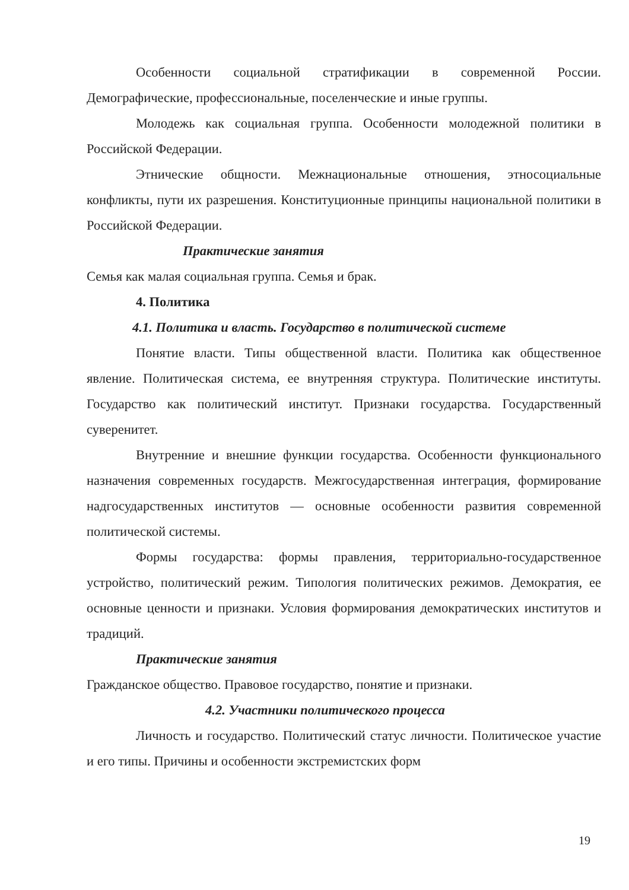Особенности социальной стратификации в современной России. Демографические, профессиональные, поселенческие и иные группы.
Молодежь как социальная группа. Особенности молодежной политики в Российской Федерации.
Этнические общности. Межнациональные отношения, этносоциальные конфликты, пути их разрешения. Конституционные принципы национальной политики в Российской Федерации.
Практические занятия
Семья как малая социальная группа. Семья и брак.
4. Политика
4.1. Политика и власть. Государство в политической системе
Понятие власти. Типы общественной власти. Политика как общественное явление. Политическая система, ее внутренняя структура. Политические институты. Государство как политический институт. Признаки государства. Государственный суверенитет.
Внутренние и внешние функции государства. Особенности функционального назначения современных государств. Межгосударственная интеграция, формирование надгосударственных институтов — основные особенности развития современной политической системы.
Формы государства: формы правления, территориально-государственное устройство, политический режим. Типология политических режимов. Демократия, ее основные ценности и признаки. Условия формирования демократических институтов и традиций.
Практические занятия
Гражданское общество. Правовое государство, понятие и признаки.
4.2. Участники политического процесса
Личность и государство. Политический статус личности. Политическое участие и его типы. Причины и особенности экстремистских форм
19